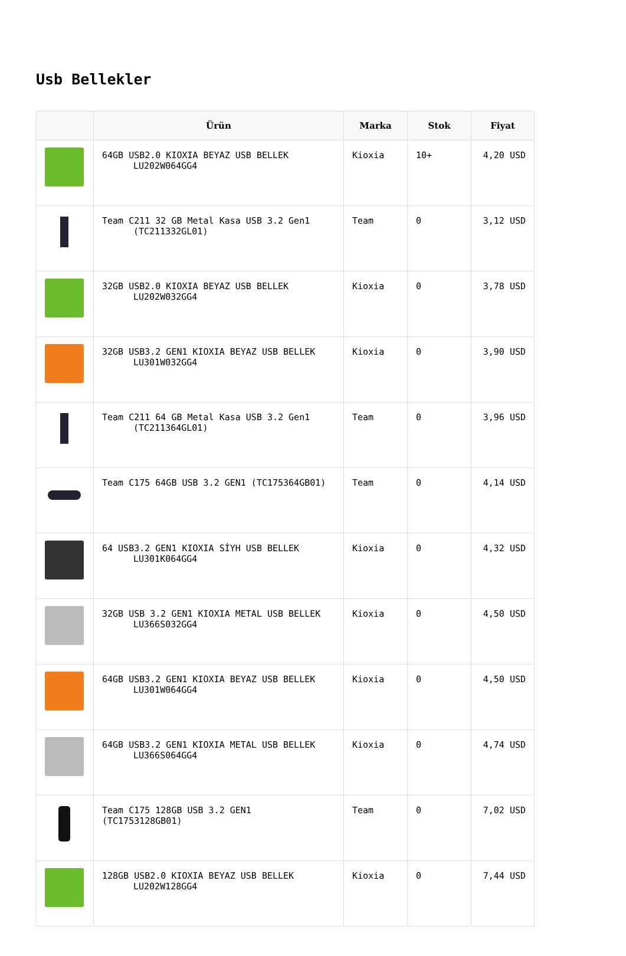Usb Bellekler
| | Ürün | Marka | Stok | Fiyat |
| --- | --- | --- | --- | --- |
| | 64GB USB2.0 KIOXIA BEYAZ USB BELLEK LU202W064GG4 | Kioxia | 10+ | 4,20 USD |
| | Team C211 32 GB Metal Kasa USB 3.2 Gen1 (TC211332GL01) | Team | 0 | 3,12 USD |
| | 32GB USB2.0 KIOXIA BEYAZ USB BELLEK LU202W032GG4 | Kioxia | 0 | 3,78 USD |
| | 32GB USB3.2 GEN1 KIOXIA BEYAZ USB BELLEK LU301W032GG4 | Kioxia | 0 | 3,90 USD |
| | Team C211 64 GB Metal Kasa USB 3.2 Gen1 (TC211364GL01) | Team | 0 | 3,96 USD |
| | Team C175 64GB USB 3.2 GEN1 (TC175364GB01) | Team | 0 | 4,14 USD |
| | 64 USB3.2 GEN1 KIOXIA SİYH USB BELLEK LU301K064GG4 | Kioxia | 0 | 4,32 USD |
| | 32GB USB 3.2 GEN1 KIOXIA METAL USB BELLEK LU366S032GG4 | Kioxia | 0 | 4,50 USD |
| | 64GB USB3.2 GEN1 KIOXIA BEYAZ USB BELLEK LU301W064GG4 | Kioxia | 0 | 4,50 USD |
| | 64GB USB3.2 GEN1 KIOXIA METAL USB BELLEK LU366S064GG4 | Kioxia | 0 | 4,74 USD |
| | Team C175 128GB USB 3.2 GEN1 (TC1753128GB01) | Team | 0 | 7,02 USD |
| | 128GB USB2.0 KIOXIA BEYAZ USB BELLEK LU202W128GG4 | Kioxia | 0 | 7,44 USD |